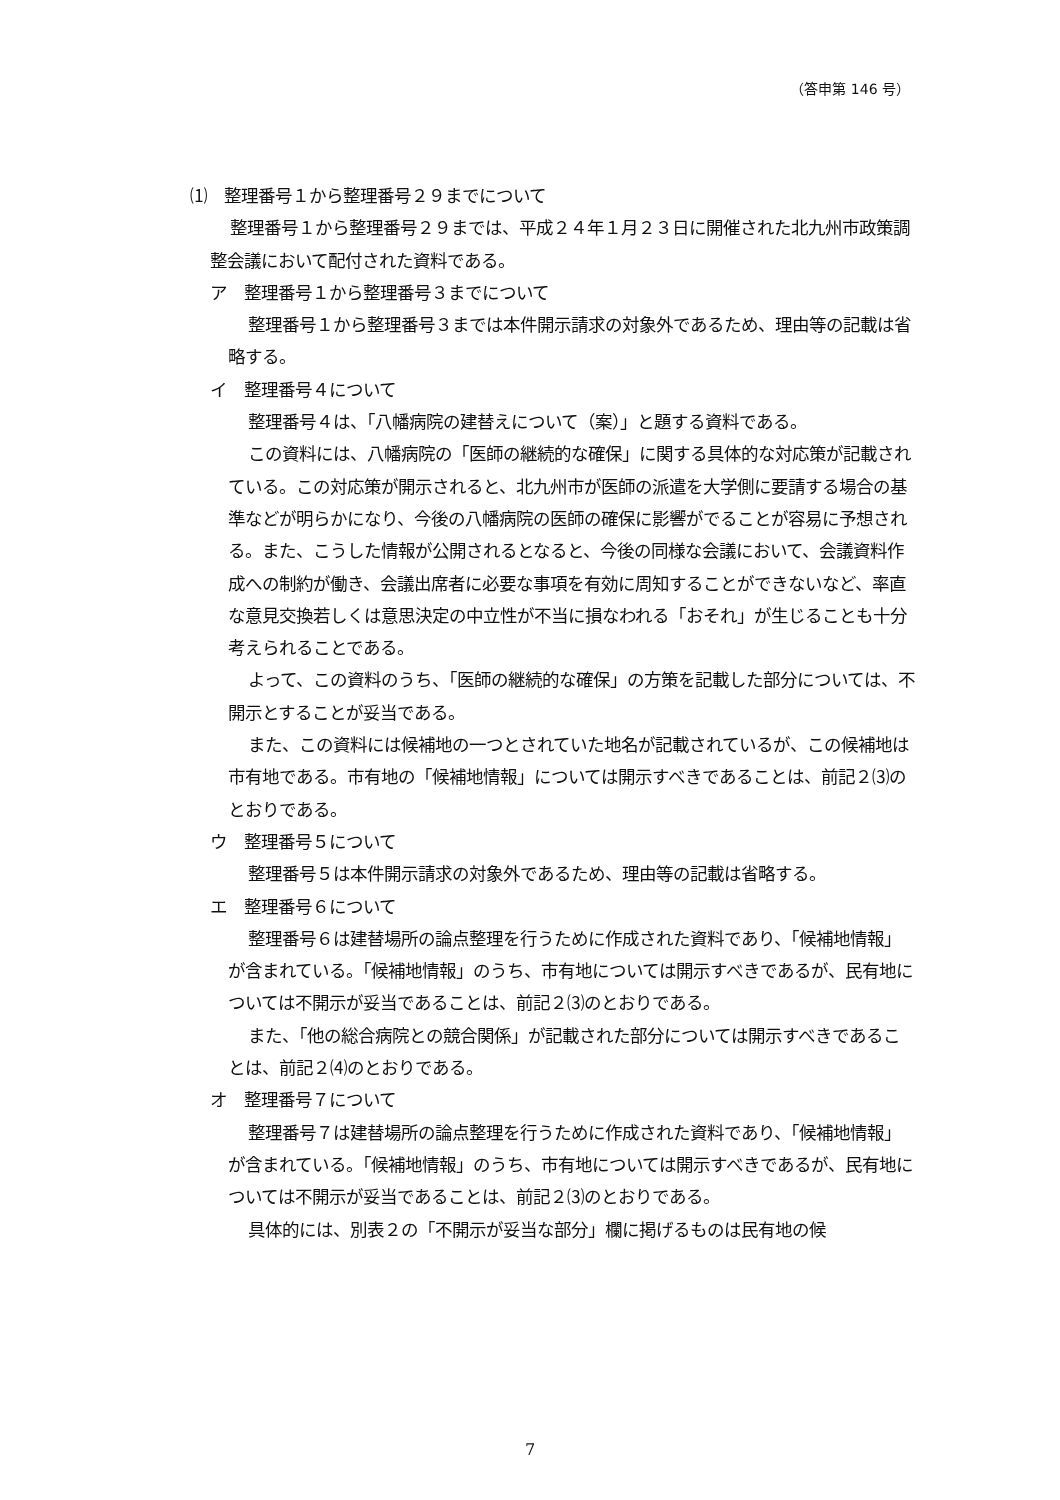（答申第 146 号）
⑴　整理番号１から整理番号２９までについて
整理番号１から整理番号２９までは、平成２４年１月２３日に開催された北九州市政策調整会議において配付された資料である。
ア　整理番号１から整理番号３までについて
整理番号１から整理番号３までは本件開示請求の対象外であるため、理由等の記載は省略する。
イ　整理番号４について
整理番号４は、「八幡病院の建替えについて（案）」と題する資料である。
この資料には、八幡病院の「医師の継続的な確保」に関する具体的な対応策が記載されている。この対応策が開示されると、北九州市が医師の派遣を大学側に要請する場合の基準などが明らかになり、今後の八幡病院の医師の確保に影響がでることが容易に予想される。また、こうした情報が公開されるとなると、今後の同様な会議において、会議資料作成への制約が働き、会議出席者に必要な事項を有効に周知することができないなど、率直な意見交換若しくは意思決定の中立性が不当に損なわれる「おそれ」が生じることも十分考えられることである。
よって、この資料のうち、「医師の継続的な確保」の方策を記載した部分については、不開示とすることが妥当である。
また、この資料には候補地の一つとされていた地名が記載されているが、この候補地は市有地である。市有地の「候補地情報」については開示すべきであることは、前記２⑶のとおりである。
ウ　整理番号５について
整理番号５は本件開示請求の対象外であるため、理由等の記載は省略する。
エ　整理番号６について
整理番号６は建替場所の論点整理を行うために作成された資料であり、「候補地情報」が含まれている。「候補地情報」のうち、市有地については開示すべきであるが、民有地については不開示が妥当であることは、前記２⑶のとおりである。
また、「他の総合病院との競合関係」が記載された部分については開示すべきであることは、前記２⑷のとおりである。
オ　整理番号７について
整理番号７は建替場所の論点整理を行うために作成された資料であり、「候補地情報」が含まれている。「候補地情報」のうち、市有地については開示すべきであるが、民有地については不開示が妥当であることは、前記２⑶のとおりである。
具体的には、別表２の「不開示が妥当な部分」欄に掲げるものは民有地の候
7